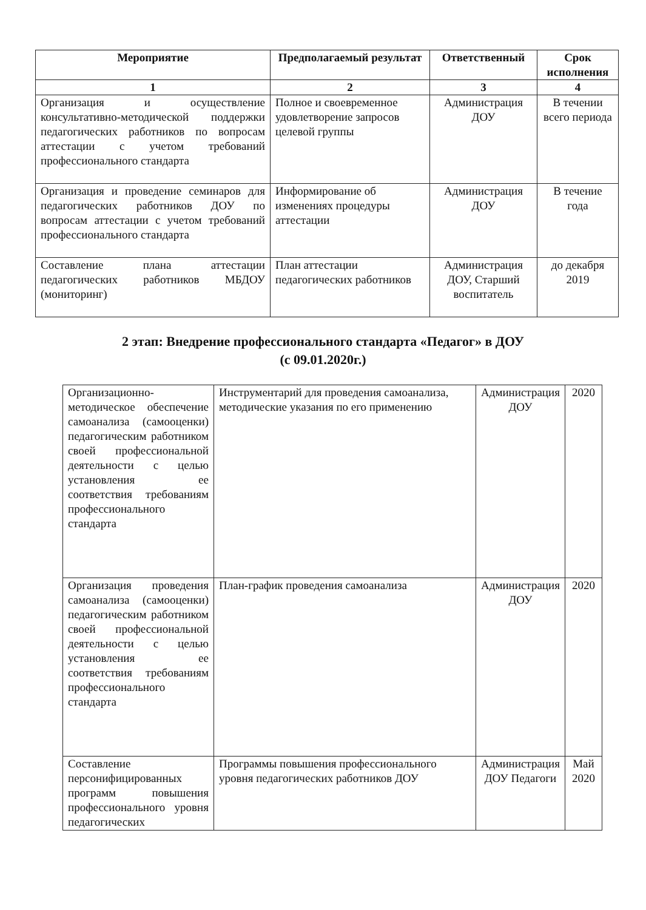| Мероприятие | Предполагаемый результат | Ответственный | Срок исполнения |
| --- | --- | --- | --- |
| 1 | 2 | 3 | 4 |
| Организация и осуществление консультативно-методической поддержки педагогических работников по вопросам аттестации с учетом требований профессионального стандарта | Полное и своевременное удовлетворение запросов целевой группы | Администрация ДОУ | В течении всего периода |
| Организация и проведение семинаров для педагогических работников ДОУ по вопросам аттестации с учетом требований профессионального стандарта | Информирование об изменениях процедуры аттестации | Администрация ДОУ | В течение года |
| Составление плана аттестации педагогических работников МБДОУ (мониторинг) | План аттестации педагогических работников | Администрация ДОУ, Старший воспитатель | до декабря 2019 |
2 этап: Внедрение профессионального стандарта «Педагог» в ДОУ
(с 09.01.2020г.)
| Организационно-методическое обеспечение самоанализа (самооценки) педагогическим работником своей профессиональной деятельности с целью установления ее соответствия требованиям профессионального стандарта | Инструментарий для проведения самоанализа, методические указания по его применению | Администрация ДОУ | 2020 |
| Организация проведения самоанализа (самооценки) педагогическим работником своей профессиональной деятельности с целью установления ее соответствия требованиям профессионального стандарта | План-график проведения самоанализа | Администрация ДОУ | 2020 |
| Составление персонифицированных программ повышения профессионального уровня педагогических | Программы повышения профессионального уровня педагогических работников ДОУ | Администрация ДОУ Педагоги | Май 2020 |